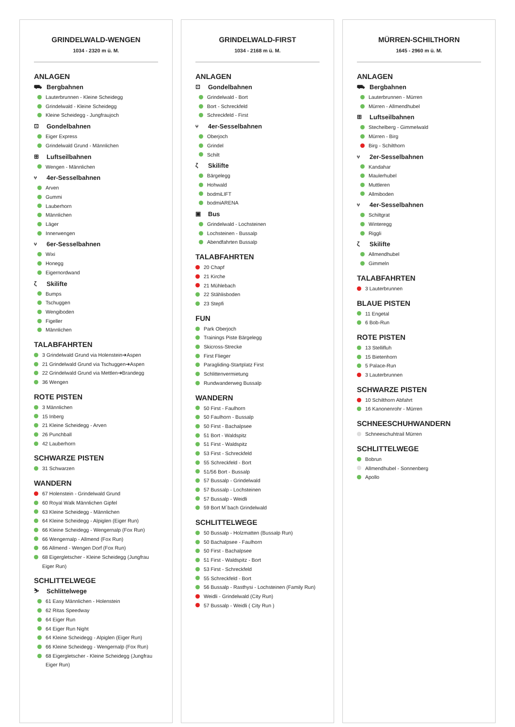GRINDELWALD-WENGEN
1034 - 2320 m ü. M.
ANLAGEN
⛟ Bergbahnen
Lauterbrunnen - Kleine Scheidegg
Grindelwald - Kleine Scheidegg
Kleine Scheidegg - Jungfraujoch
⊡ Gondelbahnen
Eiger Express
Grindelwald Grund - Männlichen
⊞ Luftseilbahnen
Wengen - Männlichen
⑂ 4er-Sesselbahnen
Arven
Gummi
Lauberhorn
Männlichen
Läger
Innerwengen
⑂ 6er-Sesselbahnen
Wixi
Honegg
Eigernordwand
ζ Skilifte
Bumps
Tschuggen
Wengiboden
Figeller
Männlichen
TALABFAHRTEN
3 Grindelwald Grund via Holenstein➔Aspen
21 Grindelwald Grund via Tschuggen➔Aspen
22 Grindelwald Grund via Mettlen➔Brandegg
36 Wengen
ROTE PISTEN
3 Männlichen
15 Inberg
21 Kleine Scheidegg - Arven
26 Punchball
42 Lauberhorn
SCHWARZE PISTEN
31 Schwarzen
WANDERN
67 Holenstein - Grindelwald Grund
60 Royal Walk Männlichen Gipfel
63 Kleine Scheidegg - Männlichen
64 Kleine Scheidegg - Alpiglen (Eiger Run)
66 Kleine Scheidegg - Wengernalp (Fox Run)
66 Wengernalp - Allmend (Fox Run)
66 Allmend - Wengen Dorf (Fox Run)
68 Eigergletscher - Kleine Scheidegg (Jungfrau Eiger Run)
SCHLITTELWEGE
⛷ Schlittelwege
61 Easy Männlichen - Holenstein
62 Ritas Speedway
64 Eiger Run
64 Eiger Run Night
64 Kleine Scheidegg - Alpiglen (Eiger Run)
66 Kleine Scheidegg - Wengernalp (Fox Run)
68 Eigergletscher - Kleine Scheidegg (Jungfrau Eiger Run)
GRINDELWALD-FIRST
1034 - 2168 m ü. M.
ANLAGEN
⊡ Gondelbahnen
Grindelwald - Bort
Bort - Schreckfeld
Schreckfeld - First
⑂ 4er-Sesselbahnen
Oberjoch
Grindel
Schilt
ζ Skilifte
Bärgelegg
Hohwald
bodmiLIFT
bodmiARENA
▣ Bus
Grindelwald - Lochsteinen
Lochsteinen - Bussalp
Abendfahrten Bussalp
TALABFAHRTEN
20 Chapf
21 Kirche
21 Mühlebach
22 Stählisboden
23 Stepfi
FUN
Park Oberjoch
Trainings Piste Bärgelegg
Skicross-Strecke
First Flieger
Paragliding-Startplatz First
Schlittenvermietung
Rundwanderweg Bussalp
WANDERN
50 First - Faulhorn
50 Faulhorn - Bussalp
50 First - Bachalpsee
51 Bort - Waldspitz
51 First - Waldspitz
53 First - Schreckfeld
55 Schreckfeld - Bort
51/56 Bort - Bussalp
57 Bussalp - Grindelwald
57 Bussalp - Lochsteinen
57 Bussalp - Weidli
59 Bort M`bach Grindelwald
SCHLITTELWEGE
50 Bussalp - Holzmatten (Bussalp Run)
50 Bachalpsee - Faulhorn
50 First - Bachalpsee
51 First - Waldspitz - Bort
53 First - Schreckfeld
55 Schreckfeld - Bort
56 Bussalp - Rasthysi - Lochsteinen (Family Run)
Weidli - Grindelwald (City Run)
57 Bussalp - Weidli ( City Run )
MÜRREN-SCHILTHORN
1645 - 2960 m ü. M.
ANLAGEN
⛟ Bergbahnen
Lauterbrunnen - Mürren
Mürren - Allmendhubel
⊞ Luftseilbahnen
Stechelberg - Gimmelwald
Mürren - Birg
Birg - Schilthorn
⑂ 2er-Sesselbahnen
Kandahar
Maulerhubel
Muttleren
Allmiboden
⑂ 4er-Sesselbahnen
Schiltgrat
Winteregg
Riggli
ζ Skilifte
Allmendhubel
Gimmeln
TALABFAHRTEN
3 Lauterbrunnen
BLAUE PISTEN
11 Engetal
6 Bob-Run
ROTE PISTEN
13 Stellifluh
15 Bietenhorn
5 Palace-Run
3 Lauterbrunnen
SCHWARZE PISTEN
10 Schilthorn Abfahrt
16 Kanonenrohr - Mürren
SCHNEESCHUHWANDERN
Schneeschuhtrail Mürren
SCHLITTELWEGE
Bobrun
Allmendhubel - Sonnenberg
Apollo